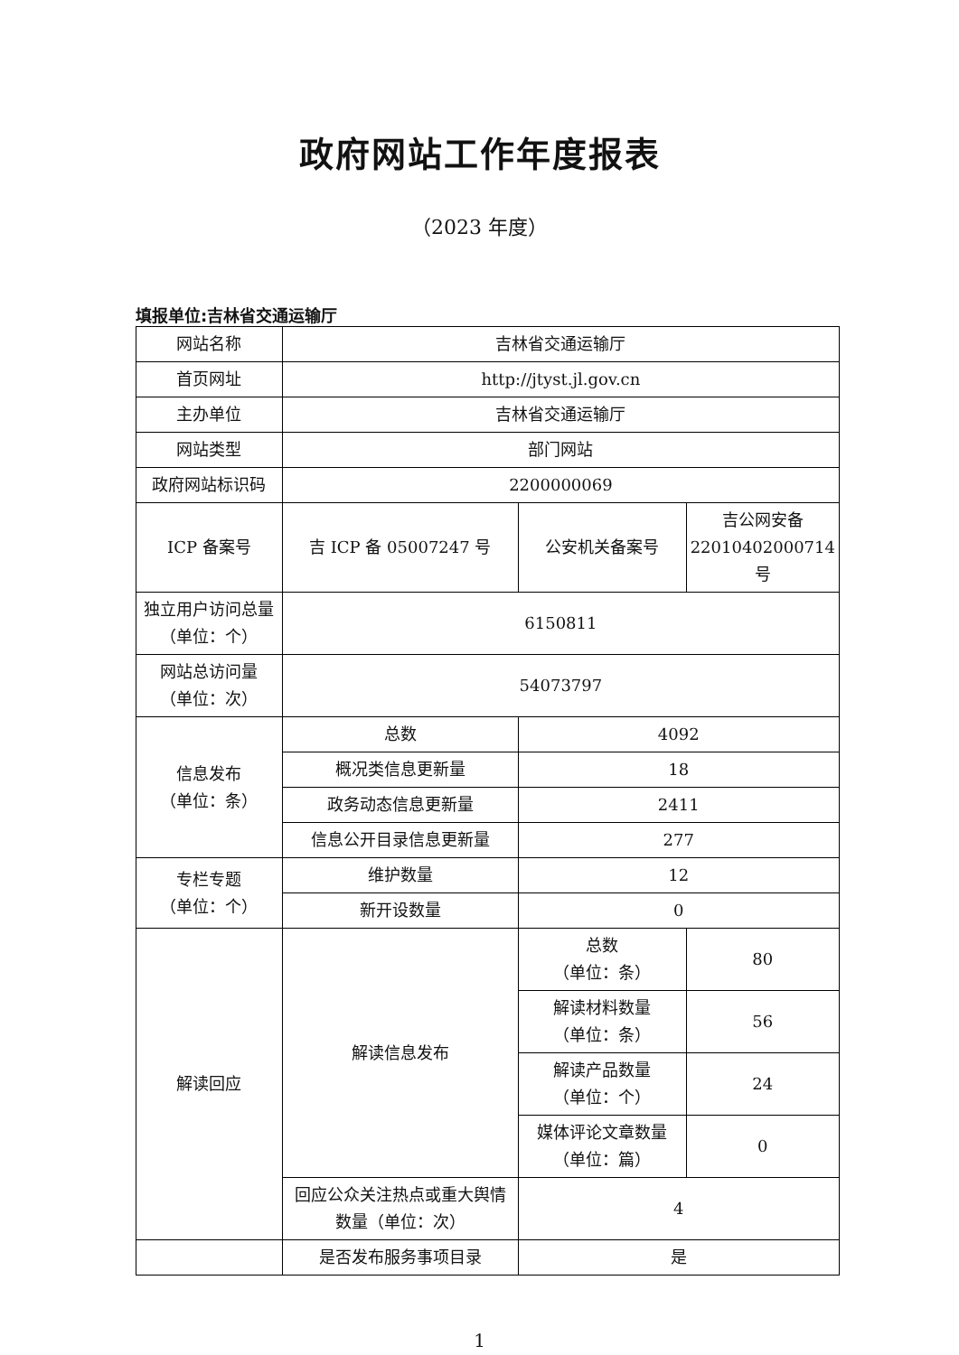政府网站工作年度报表
（2023 年度）
填报单位:吉林省交通运输厅
| 网站名称 | 吉林省交通运输厅 | | |
| 首页网址 | http://jtyst.jl.gov.cn | | |
| 主办单位 | 吉林省交通运输厅 | | |
| 网站类型 | 部门网站 | | |
| 政府网站标识码 | 2200000069 | | |
| ICP 备案号 | 吉 ICP 备 05007247 号 | 公安机关备案号 | 吉公网安备 22010402000714 号 |
| 独立用户访问总量（单位：个） | 6150811 | | |
| 网站总访问量 （单位：次） | 54073797 | | |
| 信息发布 （单位：条） | 总数 | 4092 | |
| | 概况类信息更新量 | 18 | |
| | 政务动态信息更新量 | 2411 | |
| | 信息公开目录信息更新量 | 277 | |
| 专栏专题 （单位：个） | 维护数量 | 12 | |
| | 新开设数量 | 0 | |
| 解读回应 | 解读信息发布 | 总数 （单位：条） | 80 |
| | | 解读材料数量 （单位：条） | 56 |
| | | 解读产品数量 （单位：个） | 24 |
| | | 媒体评论文章数量 （单位：篇） | 0 |
| | 回应公众关注热点或重大舆情数量（单位：次） | 4 | |
| | 是否发布服务事项目录 | 是 | |
1